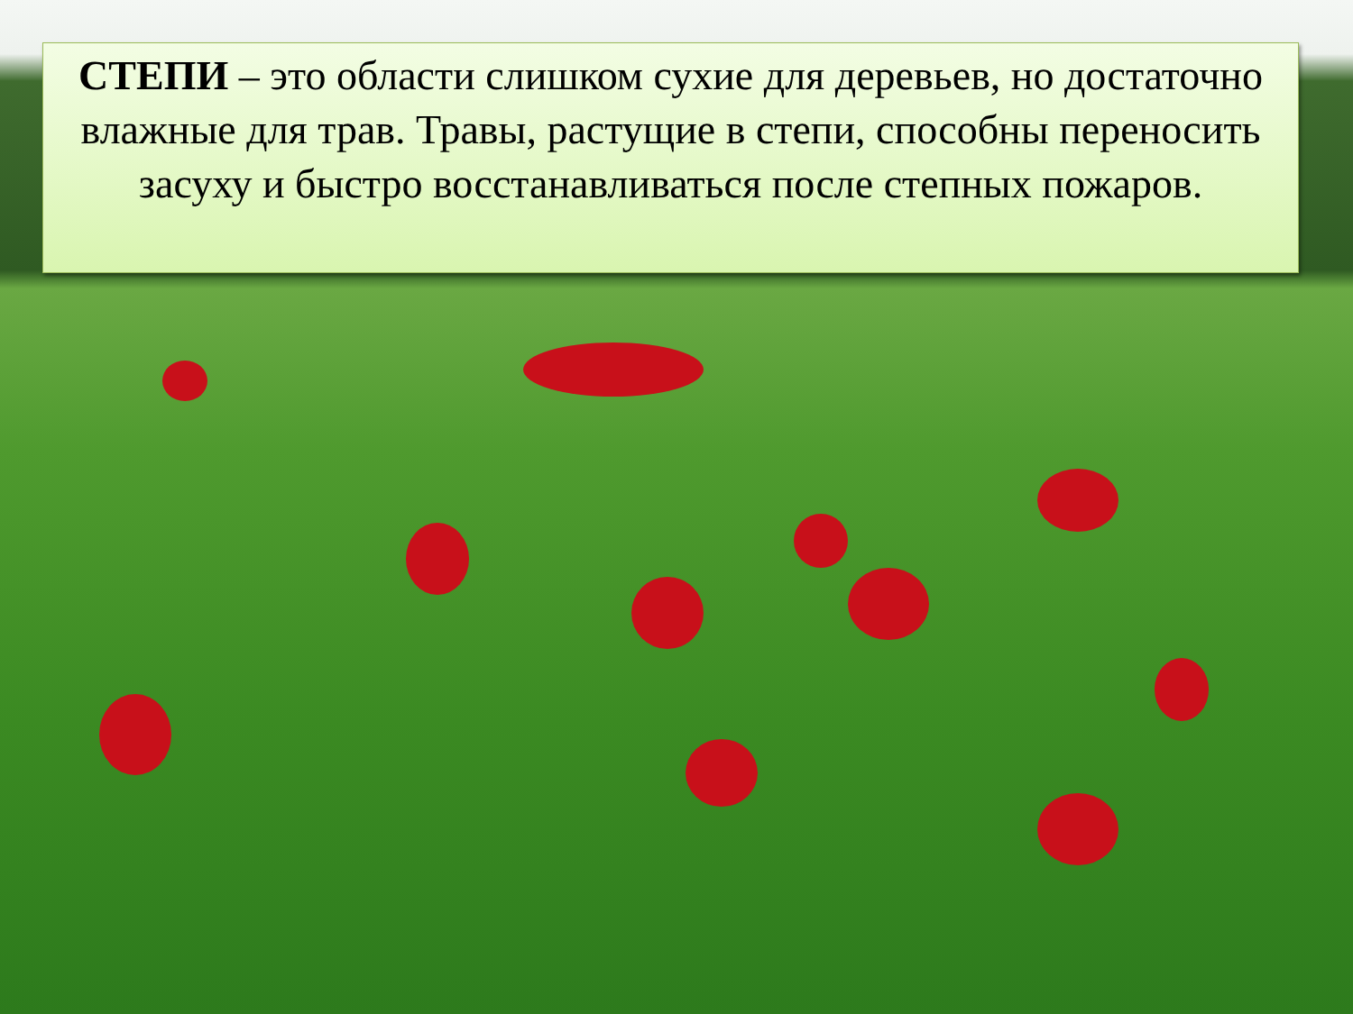СТЕПИ – это области слишком сухие для деревьев, но достаточно влажные для трав. Травы, растущие в степи, способны переносить засуху и быстро восстанавливаться после степных пожаров.